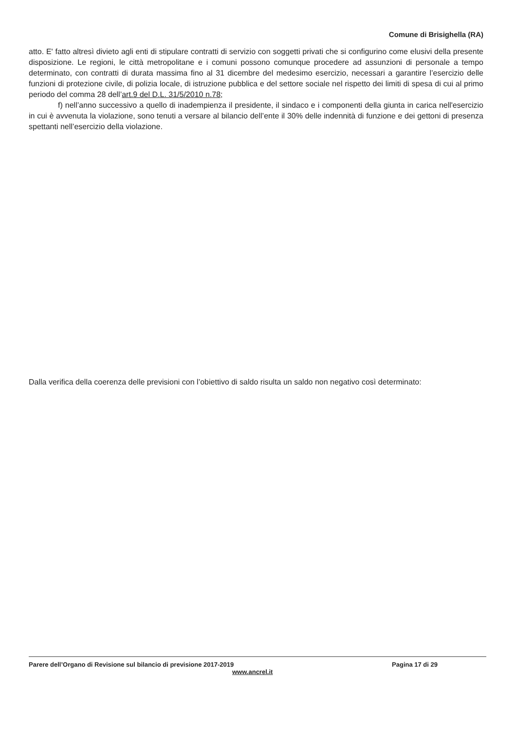Comune di Brisighella (RA)
atto. E' fatto altresì divieto agli enti di stipulare contratti di servizio con soggetti privati che si configurino come elusivi della presente disposizione. Le regioni, le città metropolitane e i comuni possono comunque procedere ad assunzioni di personale a tempo determinato, con contratti di durata massima fino al 31 dicembre del medesimo esercizio, necessari a garantire l’esercizio delle funzioni di protezione civile, di polizia locale, di istruzione pubblica e del settore sociale nel rispetto dei limiti di spesa di cui al primo periodo del comma 28 dell’art.9 del D.L. 31/5/2010 n.78;
f) nell’anno successivo a quello di inadempienza il presidente, il sindaco e i componenti della giunta in carica nell'esercizio in cui è avvenuta la violazione, sono tenuti a versare al bilancio dell’ente il 30% delle indennità di funzione e dei gettoni di presenza spettanti nell’esercizio della violazione.
Dalla verifica della coerenza delle previsioni con l’obiettivo di saldo risulta un saldo non negativo così determinato:
Parere dell’Organo di Revisione sul bilancio di previsione 2017-2019 Pagina 17 di 29
www.ancrel.it